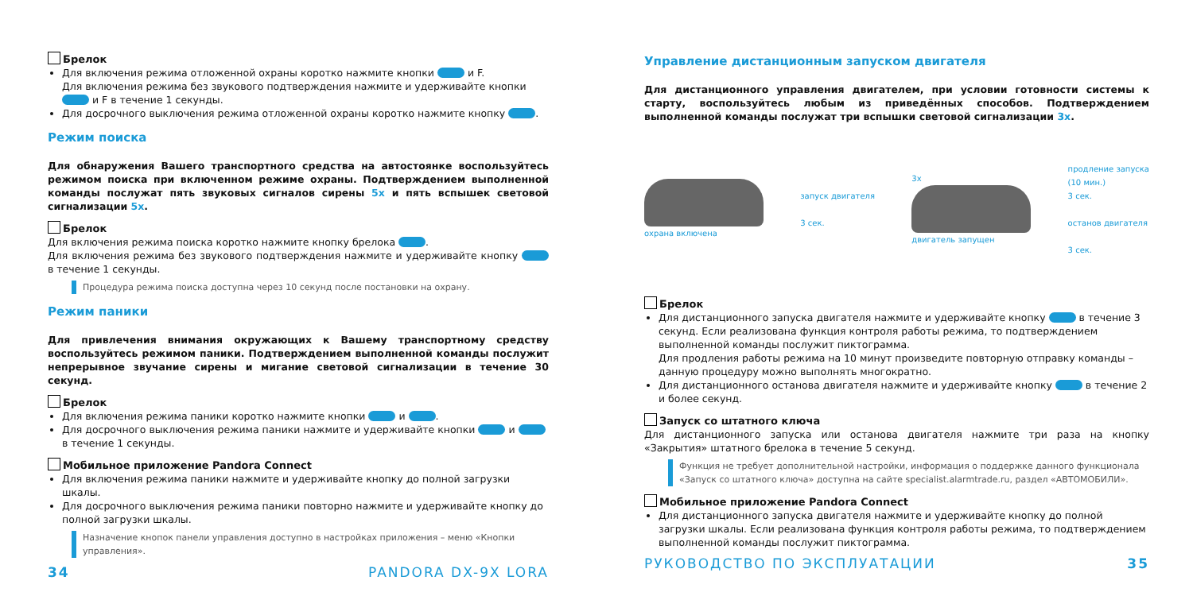Брелок
Для включения режима отложенной охраны коротко нажмите кнопки и F.
Для включения режима без звукового подтверждения нажмите и удерживайте кнопки и F в течение 1 секунды.
Для досрочного выключения режима отложенной охраны коротко нажмите кнопку .
Режим поиска
Для обнаружения Вашего транспортного средства на автостоянке воспользуйтесь режимом поиска при включенном режиме охраны. Подтверждением выполненной команды послужат пять звуковых сигналов сирены 5x и пять вспышек световой сигнализации 5x.
Брелок
Для включения режима поиска коротко нажмите кнопку брелока .
Для включения режима без звукового подтверждения нажмите и удерживайте кнопку в течение 1 секунды.
Процедура режима поиска доступна через 10 секунд после постановки на охрану.
Режим паники
Для привлечения внимания окружающих к Вашему транспортному средству воспользуйтесь режимом паники. Подтверждением выполненной команды послужит непрерывное звучание сирены и мигание световой сигнализации в течение 30 секунд.
Брелок
Для включения режима паники коротко нажмите кнопки и .
Для досрочного выключения режима паники нажмите и удерживайте кнопки и в течение 1 секунды.
Мобильное приложение Pandora Connect
Для включения режима паники нажмите и удерживайте кнопку до полной загрузки шкалы.
Для досрочного выключения режима паники повторно нажмите и удерживайте кнопку до полной загрузки шкалы.
Назначение кнопок панели управления доступно в настройках приложения – меню «Кнопки управления».
34 PANDORA DX-9X LORA
Управление дистанционным запуском двигателя
Для дистанционного управления двигателем, при условии готовности системы к старту, воспользуйтесь любым из приведённых способов. Подтверждением выполненной команды послужат три вспышки световой сигнализации 3x.
охрана включена
запуск двигателя
3 сек.
3x
двигатель запущен
продление запуска
(10 мин.)
3 сек.
останов двигателя
3 сек.
Брелок
Для дистанционного запуска двигателя нажмите и удерживайте кнопку в течение 3 секунд. Если реализована функция контроля работы режима, то подтверждением выполненной команды послужит пиктограмма.
Для продления работы режима на 10 минут произведите повторную отправку команды – данную процедуру можно выполнять многократно.
Для дистанционного останова двигателя нажмите и удерживайте кнопку в течение 2 и более секунд.
Запуск со штатного ключа
Для дистанционного запуска или останова двигателя нажмите три раза на кнопку «Закрытия» штатного брелока в течение 5 секунд.
Функция не требует дополнительной настройки, информация о поддержке данного функционала «Запуск со штатного ключа» доступна на сайте specialist.alarmtrade.ru, раздел «АВТОМОБИЛИ».
Мобильное приложение Pandora Connect
Для дистанционного запуска двигателя нажмите и удерживайте кнопку до полной загрузки шкалы. Если реализована функция контроля работы режима, то подтверждением выполненной команды послужит пиктограмма.
РУКОВОДСТВО ПО ЭКСПЛУАТАЦИИ 35